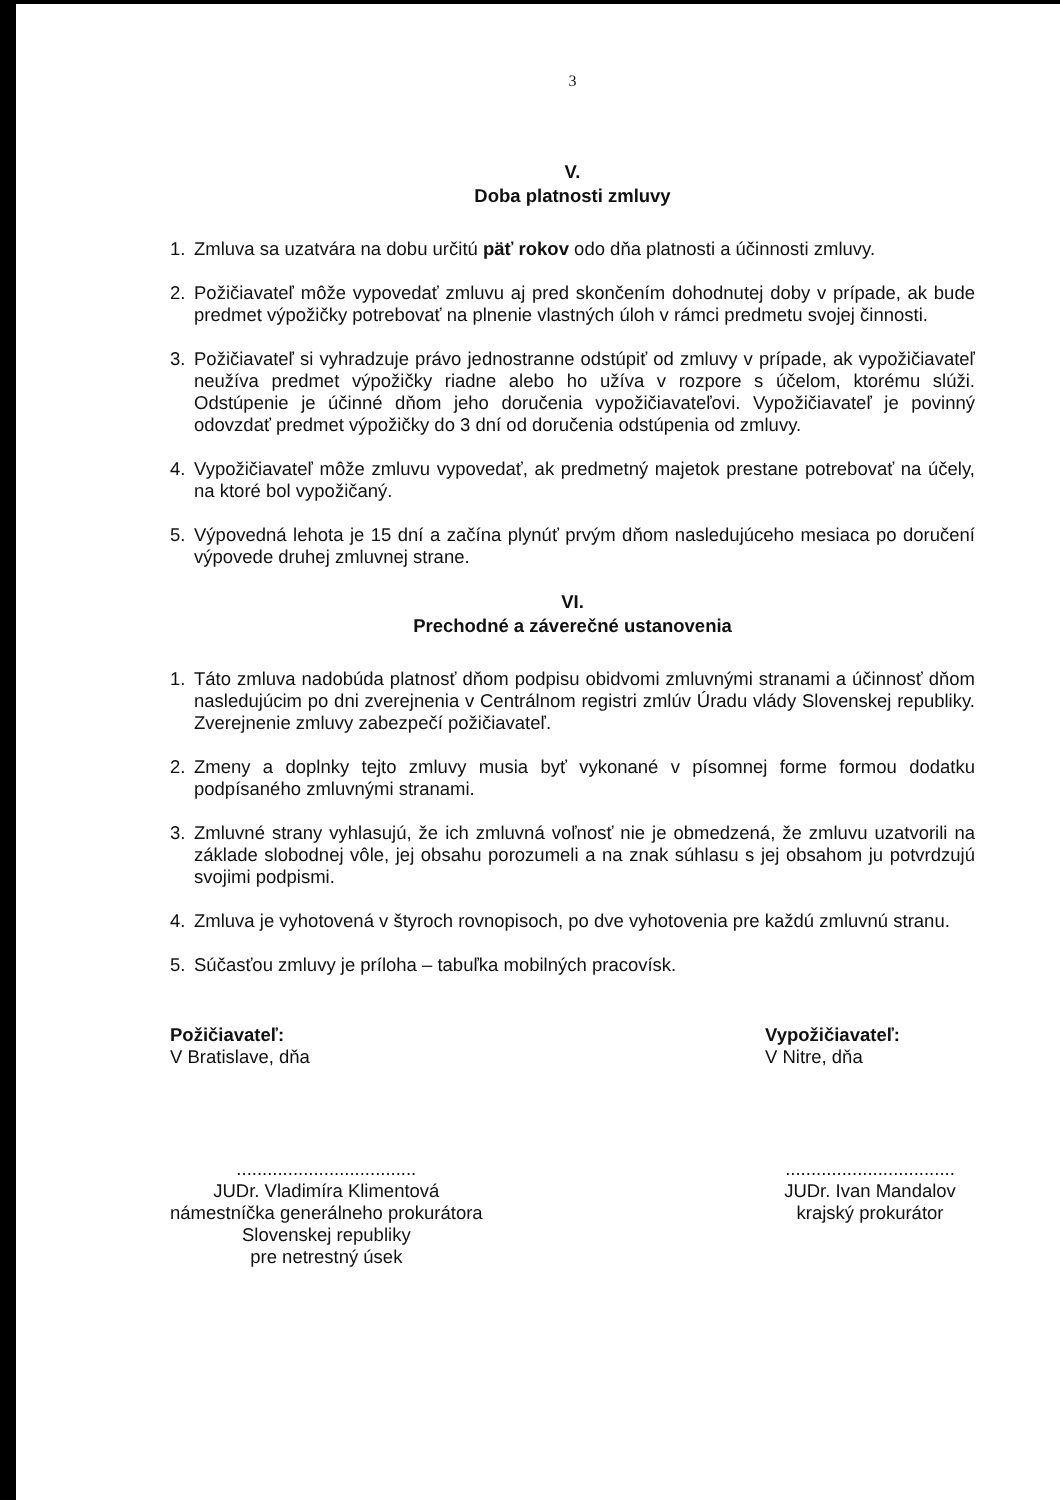3
V.
Doba platnosti zmluvy
1. Zmluva sa uzatvára na dobu určitú päť rokov odo dňa platnosti a účinnosti zmluvy.
2. Požičiavateľ môže vypovedať zmluvu aj pred skončením dohodnutej doby v prípade, ak bude predmet výpožičky potrebovať na plnenie vlastných úloh v rámci predmetu svojej činnosti.
3. Požičiavateľ si vyhradzuje právo jednostranne odstúpiť od zmluvy v prípade, ak vypožičiavateľ neužíva predmet výpožičky riadne alebo ho užíva v rozpore s účelom, ktorému slúži. Odstúpenie je účinné dňom jeho doručenia vypožičiavateľovi. Vypožičiavateľ je povinný odovzdať predmet výpožičky do 3 dní od doručenia odstúpenia od zmluvy.
4. Vypožičiavateľ môže zmluvu vypovedať, ak predmetný majetok prestane potrebovať na účely, na ktoré bol vypožičaný.
5. Výpovedná lehota je 15 dní a začína plynúť prvým dňom nasledujúceho mesiaca po doručení výpovede druhej zmluvnej strane.
VI.
Prechodné a záverečné ustanovenia
1. Táto zmluva nadobúda platnosť dňom podpisu obidvomi zmluvnými stranami a účinnosť dňom nasledujúcim po dni zverejnenia v Centrálnom registri zmlúv Úradu vlády Slovenskej republiky. Zverejnenie zmluvy zabezpečí požičiavateľ.
2. Zmeny a doplnky tejto zmluvy musia byť vykonané v písomnej forme formou dodatku podpísaného zmluvnými stranami.
3. Zmluvné strany vyhlasujú, že ich zmluvná voľnosť nie je obmedzená, že zmluvu uzatvorili na základe slobodnej vôle, jej obsahu porozumeli a na znak súhlasu s jej obsahom ju potvrdzujú svojimi podpismi.
4. Zmluva je vyhotovená v štyroch rovnopisoch, po dve vyhotovenia pre každú zmluvnú stranu.
5. Súčasťou zmluvy je príloha – tabuľka mobilných pracovísk.
Požičiavateľ:
V Bratislave, dňa
...................................
JUDr. Vladimíra Klimentová
námestníčka generálneho prokurátora
Slovenskej republiky
pre netrestný úsek
Vypožičiavateľ:
V Nitre, dňa
.................................
JUDr. Ivan Mandalov
krajský prokurátor